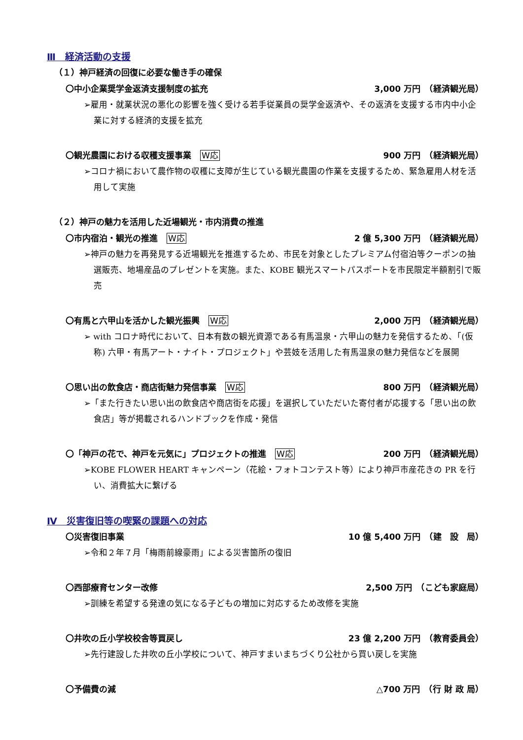Ⅲ　経済活動の支援
（１）神戸経済の回復に必要な働き手の確保
〇中小企業奨学金返済支援制度の拡充 3,000 万円　（経済観光局）
➢雇用・就業状況の悪化の影響を強く受ける若手従業員の奨学金返済や、その返済を支援する市内中小企業に対する経済的支援を拡充
〇観光農園における収穫支援事業 W応 900 万円　（経済観光局）
➢コロナ禍において農作物の収穫に支障が生じている観光農園の作業を支援するため、緊急雇用人材を活用して実施
（２）神戸の魅力を活用した近場観光・市内消費の推進
〇市内宿泊・観光の推進 W応 2 億 5,300 万円　（経済観光局）
➢神戸の魅力を再発見する近場観光を推進するため、市民を対象としたプレミアム付宿泊等クーポンの抽選販売、地場産品のプレゼントを実施。また、KOBE 観光スマートパスポートを市民限定半額割引で販売
〇有馬と六甲山を活かした観光振興 W応 2,000 万円　（経済観光局）
➢ with コロナ時代において、日本有数の観光資源である有馬温泉・六甲山の魅力を発信するため、「(仮称) 六甲・有馬アート・ナイト・プロジェクト」や芸妓を活用した有馬温泉の魅力発信などを展開
〇思い出の飲食店・商店街魅力発信事業 W応 800 万円　（経済観光局）
➢「また行きたい思い出の飲食店や商店街を応援」を選択していただいた寄付者が応援する「思い出の飲食店」等が掲載されるハンドブックを作成・発信
〇「神戸の花で、神戸を元気に」プロジェクトの推進 W応 200 万円　（経済観光局）
➢KOBE FLOWER HEART キャンペーン（花絵・フォトコンテスト等）により神戸市産花きの PR を行い、消費拡大に繋げる
Ⅳ　災害復旧等の喫緊の課題への対応
〇災害復旧事業 10 億 5,400 万円　（建　設　局）
➢令和２年７月「梅雨前線豪雨」による災害箇所の復旧
〇西部療育センター改修 2,500 万円　（こども家庭局）
➢訓練を希望する発達の気になる子どもの増加に対応するため改修を実施
〇井吹の丘小学校校舎等買戻し 23 億 2,200 万円　（教育委員会）
➢先行建設した井吹の丘小学校について、神戸すまいまちづくり公社から買い戻しを実施
〇予備費の減 △700 万円　（行 財 政 局）